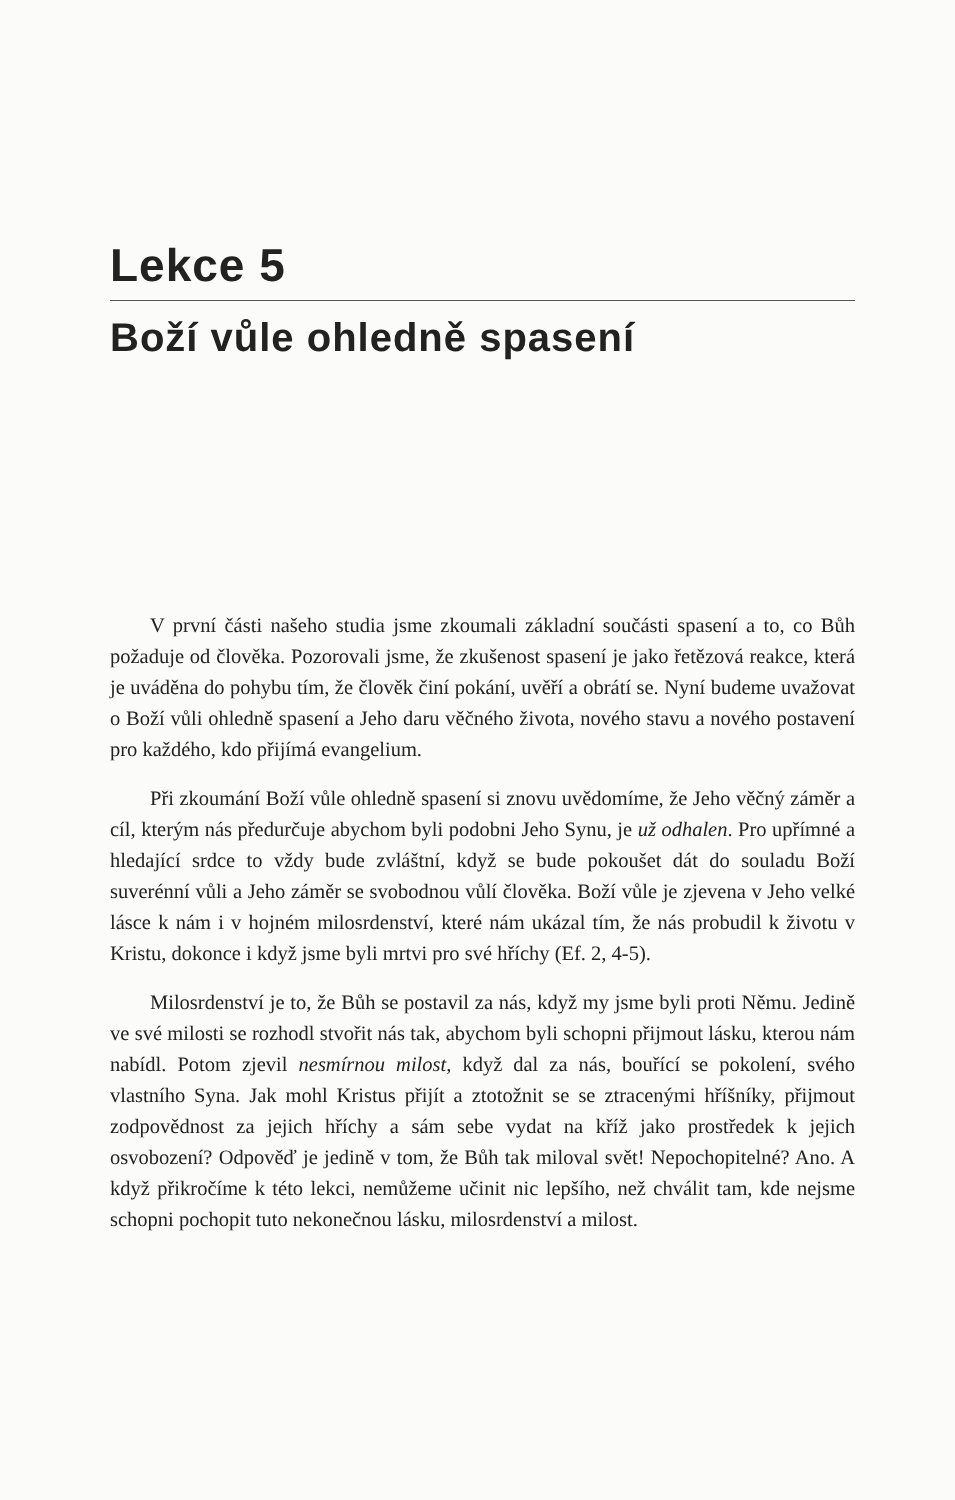Lekce 5
Boží vůle ohledně spasení
V první části našeho studia jsme zkoumali základní součásti spasení a to, co Bůh požaduje od člověka. Pozorovali jsme, že zkušenost spasení je jako řetězová reakce, která je uváděna do pohybu tím, že člověk činí pokání, uvěří a obrátí se. Nyní budeme uvažovat o Boží vůli ohledně spasení a Jeho daru věčného života, nového stavu a nového postavení pro každého, kdo přijímá evangelium.
Při zkoumání Boží vůle ohledně spasení si znovu uvědomíme, že Jeho věčný záměr a cíl, kterým nás předurčuje abychom byli podobni Jeho Synu, je už odhalen. Pro upřímné a hledající srdce to vždy bude zvláštní, když se bude pokoušet dát do souladu Boží suverénní vůli a Jeho záměr se svobodnou vůlí člověka. Boží vůle je zjevena v Jeho velké lásce k nám i v hojném milosrdenství, které nám ukázal tím, že nás probudil k životu v Kristu, dokonce i když jsme byli mrtvi pro své hříchy (Ef. 2, 4-5).
Milosrdenství je to, že Bůh se postavil za nás, když my jsme byli proti Němu. Jedině ve své milosti se rozhodl stvořit nás tak, abychom byli schopni přijmout lásku, kterou nám nabídl. Potom zjevil nesmírnou milost, když dal za nás, bouřící se pokolení, svého vlastního Syna. Jak mohl Kristus přijít a ztotožnit se se ztracenými hříšníky, přijmout zodpovědnost za jejich hříchy a sám sebe vydat na kříž jako prostředek k jejich osvobození? Odpověď je jedině v tom, že Bůh tak miloval svět! Nepochopitelné? Ano. A když přikročíme k této lekci, nemůžeme učinit nic lepšího, než chválit tam, kde nejsme schopni pochopit tuto nekonečnou lásku, milosrdenství a milost.